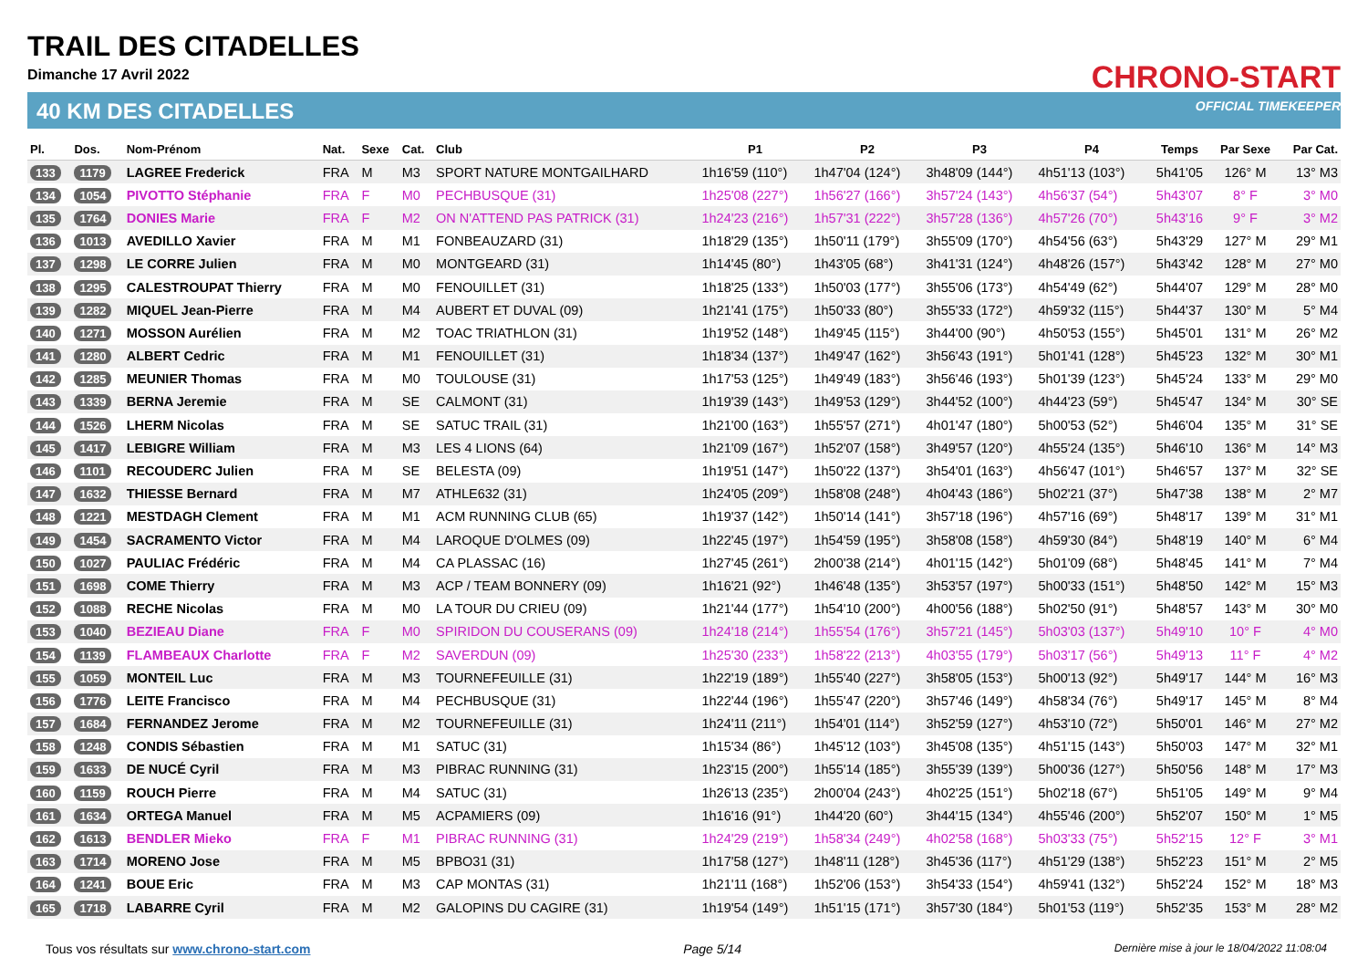TRAIL DES CITADELLES
Dimanche 17 Avril 2022
40 KM DES CITADELLES
CHRONO-START
OFFICIAL TIMEKEEPER
| Pl. | Dos. | Nom-Prénom | Nat. | Sexe | Cat. | Club | P1 | P2 | P3 | P4 | Temps | Par Sexe | Par Cat. |
| --- | --- | --- | --- | --- | --- | --- | --- | --- | --- | --- | --- | --- | --- |
| 133 | 1179 | LAGREE Frederick | FRA | M | M3 | SPORT NATURE MONTGAILHARD | 1h16'59 (110°) | 1h47'04 (124°) | 3h48'09 (144°) | 4h51'13 (103°) | 5h41'05 | 126° M | 13° M3 |
| 134 | 1054 | PIVOTTO Stéphanie | FRA | F | M0 | PECHBUSQUE (31) | 1h25'08 (227°) | 1h56'27 (166°) | 3h57'24 (143°) | 4h56'37 (54°) | 5h43'07 | 8° F | 3° M0 |
| 135 | 1764 | DONIES Marie | FRA | F | M2 | ON N'ATTEND PAS PATRICK (31) | 1h24'23 (216°) | 1h57'31 (222°) | 3h57'28 (136°) | 4h57'26 (70°) | 5h43'16 | 9° F | 3° M2 |
| 136 | 1013 | AVEDILLO Xavier | FRA | M | M1 | FONBEAUZARD (31) | 1h18'29 (135°) | 1h50'11 (179°) | 3h55'09 (170°) | 4h54'56 (63°) | 5h43'29 | 127° M | 29° M1 |
| 137 | 1298 | LE CORRE Julien | FRA | M | M0 | MONTGEARD (31) | 1h14'45 (80°) | 1h43'05 (68°) | 3h41'31 (124°) | 4h48'26 (157°) | 5h43'42 | 128° M | 27° M0 |
| 138 | 1295 | CALESTROUPAT Thierry | FRA | M | M0 | FENOUILLET (31) | 1h18'25 (133°) | 1h50'03 (177°) | 3h55'06 (173°) | 4h54'49 (62°) | 5h44'07 | 129° M | 28° M0 |
| 139 | 1282 | MIQUEL Jean-Pierre | FRA | M | M4 | AUBERT ET DUVAL (09) | 1h21'41 (175°) | 1h50'33 (80°) | 3h55'33 (172°) | 4h59'32 (115°) | 5h44'37 | 130° M | 5° M4 |
| 140 | 1271 | MOSSON Aurélien | FRA | M | M2 | TOAC TRIATHLON (31) | 1h19'52 (148°) | 1h49'45 (115°) | 3h44'00 (90°) | 4h50'53 (155°) | 5h45'01 | 131° M | 26° M2 |
| 141 | 1280 | ALBERT Cedric | FRA | M | M1 | FENOUILLET (31) | 1h18'34 (137°) | 1h49'47 (162°) | 3h56'43 (191°) | 5h01'41 (128°) | 5h45'23 | 132° M | 30° M1 |
| 142 | 1285 | MEUNIER Thomas | FRA | M | M0 | TOULOUSE (31) | 1h17'53 (125°) | 1h49'49 (183°) | 3h56'46 (193°) | 5h01'39 (123°) | 5h45'24 | 133° M | 29° M0 |
| 143 | 1339 | BERNA Jeremie | FRA | M | SE | CALMONT (31) | 1h19'39 (143°) | 1h49'53 (129°) | 3h44'52 (100°) | 4h44'23 (59°) | 5h45'47 | 134° M | 30° SE |
| 144 | 1526 | LHERM Nicolas | FRA | M | SE | SATUC TRAIL (31) | 1h21'00 (163°) | 1h55'57 (271°) | 4h01'47 (180°) | 5h00'53 (52°) | 5h46'04 | 135° M | 31° SE |
| 145 | 1417 | LEBIGRE William | FRA | M | M3 | LES 4 LIONS (64) | 1h21'09 (167°) | 1h52'07 (158°) | 3h49'57 (120°) | 4h55'24 (135°) | 5h46'10 | 136° M | 14° M3 |
| 146 | 1101 | RECOUDERC Julien | FRA | M | SE | BELESTA (09) | 1h19'51 (147°) | 1h50'22 (137°) | 3h54'01 (163°) | 4h56'47 (101°) | 5h46'57 | 137° M | 32° SE |
| 147 | 1632 | THIESSE Bernard | FRA | M | M7 | ATHLE632 (31) | 1h24'05 (209°) | 1h58'08 (248°) | 4h04'43 (186°) | 5h02'21 (37°) | 5h47'38 | 138° M | 2° M7 |
| 148 | 1221 | MESTDAGH Clement | FRA | M | M1 | ACM RUNNING CLUB (65) | 1h19'37 (142°) | 1h50'14 (141°) | 3h57'18 (196°) | 4h57'16 (69°) | 5h48'17 | 139° M | 31° M1 |
| 149 | 1454 | SACRAMENTO Victor | FRA | M | M4 | LAROQUE D'OLMES (09) | 1h22'45 (197°) | 1h54'59 (195°) | 3h58'08 (158°) | 4h59'30 (84°) | 5h48'19 | 140° M | 6° M4 |
| 150 | 1027 | PAULIAC Frédéric | FRA | M | M4 | CA PLASSAC (16) | 1h27'45 (261°) | 2h00'38 (214°) | 4h01'15 (142°) | 5h01'09 (68°) | 5h48'45 | 141° M | 7° M4 |
| 151 | 1698 | COME Thierry | FRA | M | M3 | ACP / TEAM BONNERY (09) | 1h16'21 (92°) | 1h46'48 (135°) | 3h53'57 (197°) | 5h00'33 (151°) | 5h48'50 | 142° M | 15° M3 |
| 152 | 1088 | RECHE Nicolas | FRA | M | M0 | LA TOUR DU CRIEU (09) | 1h21'44 (177°) | 1h54'10 (200°) | 4h00'56 (188°) | 5h02'50 (91°) | 5h48'57 | 143° M | 30° M0 |
| 153 | 1040 | BEZIEAU Diane | FRA | F | M0 | SPIRIDON DU COUSERANS (09) | 1h24'18 (214°) | 1h55'54 (176°) | 3h57'21 (145°) | 5h03'03 (137°) | 5h49'10 | 10° F | 4° M0 |
| 154 | 1139 | FLAMBEAUX Charlotte | FRA | F | M2 | SAVERDUN (09) | 1h25'30 (233°) | 1h58'22 (213°) | 4h03'55 (179°) | 5h03'17 (56°) | 5h49'13 | 11° F | 4° M2 |
| 155 | 1059 | MONTEIL Luc | FRA | M | M3 | TOURNEFEUILLE (31) | 1h22'19 (189°) | 1h55'40 (227°) | 3h58'05 (153°) | 5h00'13 (92°) | 5h49'17 | 144° M | 16° M3 |
| 156 | 1776 | LEITE Francisco | FRA | M | M4 | PECHBUSQUE (31) | 1h22'44 (196°) | 1h55'47 (220°) | 3h57'46 (149°) | 4h58'34 (76°) | 5h49'17 | 145° M | 8° M4 |
| 157 | 1684 | FERNANDEZ Jerome | FRA | M | M2 | TOURNEFEUILLE (31) | 1h24'11 (211°) | 1h54'01 (114°) | 3h52'59 (127°) | 4h53'10 (72°) | 5h50'01 | 146° M | 27° M2 |
| 158 | 1248 | CONDIS Sébastien | FRA | M | M1 | SATUC (31) | 1h15'34 (86°) | 1h45'12 (103°) | 3h45'08 (135°) | 4h51'15 (143°) | 5h50'03 | 147° M | 32° M1 |
| 159 | 1633 | DE NUCÉ Cyril | FRA | M | M3 | PIBRAC RUNNING (31) | 1h23'15 (200°) | 1h55'14 (185°) | 3h55'39 (139°) | 5h00'36 (127°) | 5h50'56 | 148° M | 17° M3 |
| 160 | 1159 | ROUCH Pierre | FRA | M | M4 | SATUC (31) | 1h26'13 (235°) | 2h00'04 (243°) | 4h02'25 (151°) | 5h02'18 (67°) | 5h51'05 | 149° M | 9° M4 |
| 161 | 1634 | ORTEGA Manuel | FRA | M | M5 | ACPAMIERS (09) | 1h16'16 (91°) | 1h44'20 (60°) | 3h44'15 (134°) | 4h55'46 (200°) | 5h52'07 | 150° M | 1° M5 |
| 162 | 1613 | BENDLER Mieko | FRA | F | M1 | PIBRAC RUNNING (31) | 1h24'29 (219°) | 1h58'34 (249°) | 4h02'58 (168°) | 5h03'33 (75°) | 5h52'15 | 12° F | 3° M1 |
| 163 | 1714 | MORENO Jose | FRA | M | M5 | BPBO31 (31) | 1h17'58 (127°) | 1h48'11 (128°) | 3h45'36 (117°) | 4h51'29 (138°) | 5h52'23 | 151° M | 2° M5 |
| 164 | 1241 | BOUE Eric | FRA | M | M3 | CAP MONTAS (31) | 1h21'11 (168°) | 1h52'06 (153°) | 3h54'33 (154°) | 4h59'41 (132°) | 5h52'24 | 152° M | 18° M3 |
| 165 | 1718 | LABARRE Cyril | FRA | M | M2 | GALOPINS DU CAGIRE (31) | 1h19'54 (149°) | 1h51'15 (171°) | 3h57'30 (184°) | 5h01'53 (119°) | 5h52'35 | 153° M | 28° M2 |
Tous vos résultats sur www.chrono-start.com Page 5/14 Dernière mise à jour le 18/04/2022 11:08:04